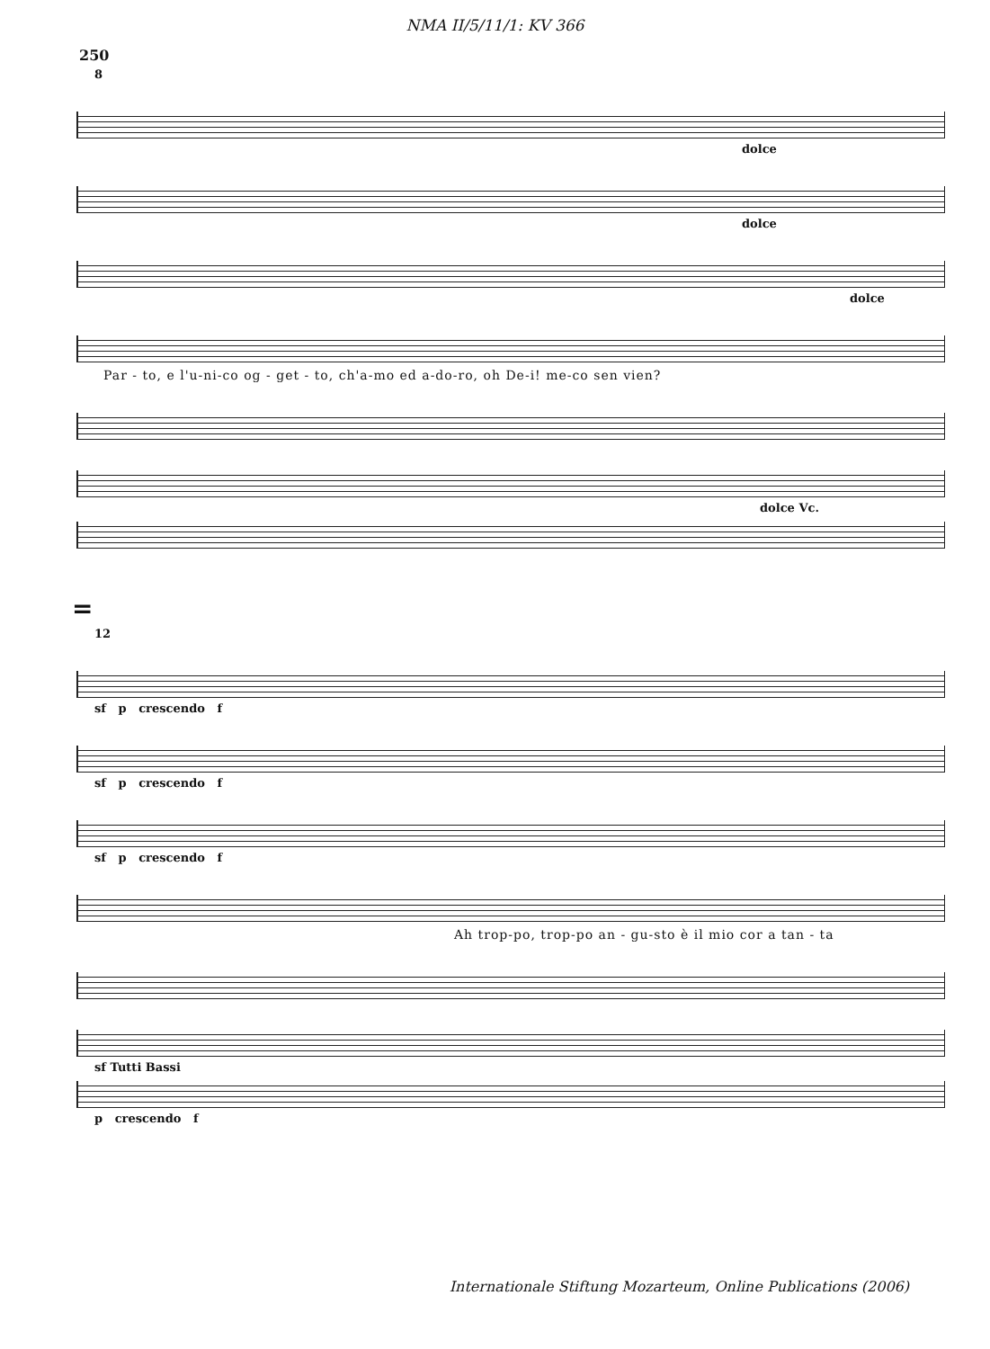NMA II/5/11/1: KV 366
250
8
dolce
dolce
dolce
Par - to, e l'u-ni-co og - get - to, ch'a-mo ed a-do-ro, oh De-i! me-co sen vien?
dolce Vc.
=
12
sf p crescendo f
sf p crescendo f
sf p crescendo f
Ah trop-po, trop-po an - gu-sto è il mio cor a tan - ta
sf Tutti Bassi
p crescendo f
Internationale Stiftung Mozarteum, Online Publications (2006)